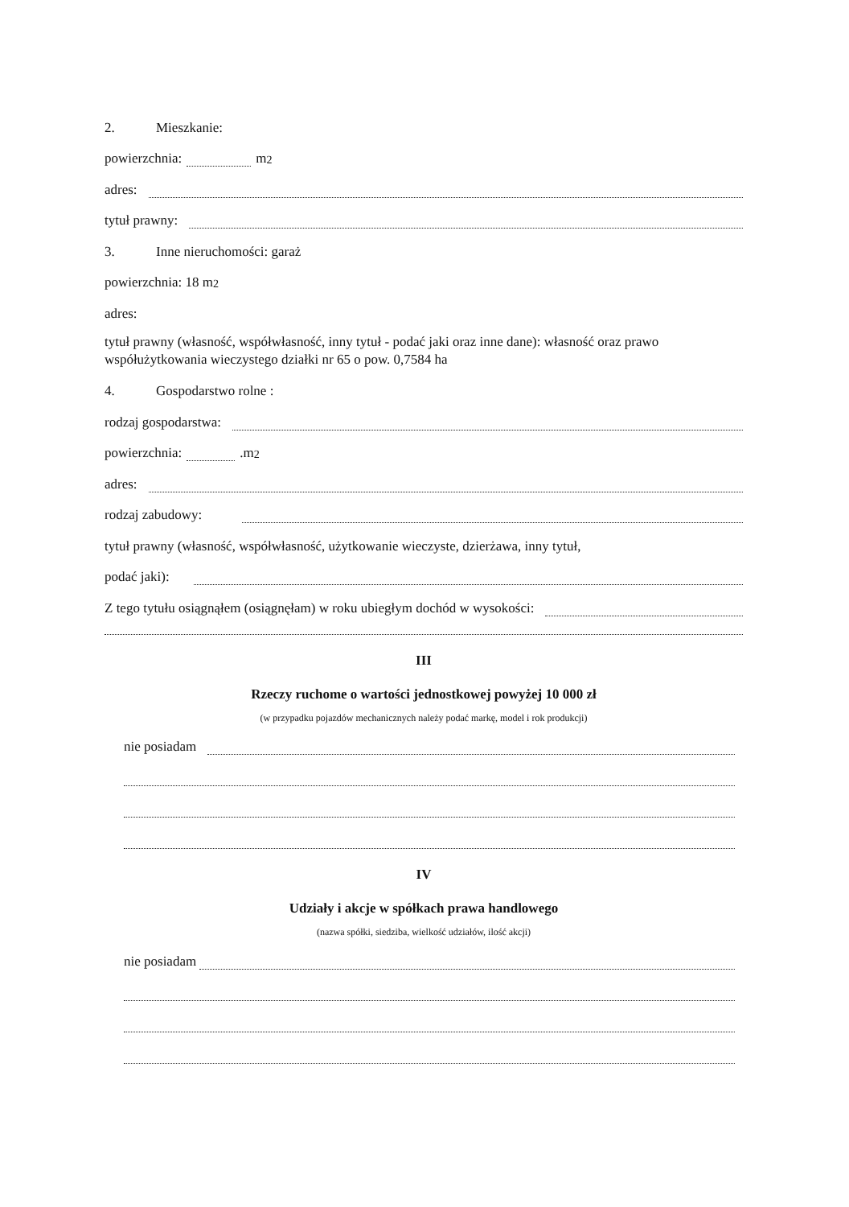2. Mieszkanie:
powierzchnia: m<sup>2</sup>
adres:
tytuł prawny:
3. Inne nieruchomości: garaż
powierzchnia: 18 m<sup>2</sup>
adres:
tytuł prawny (własność, współwłasność, inny tytuł - podać jaki oraz inne dane): własność oraz prawo współużytkowania wieczystego działki nr 65 o pow. 0,7584 ha
4. Gospodarstwo rolne :
rodzaj gospodarstwa:
powierzchnia: .m<sup>2</sup>
adres:
rodzaj zabudowy:
tytuł prawny (własność, współwłasność, użytkowanie wieczyste, dzierżawa, inny tytuł,
podać jaki):
Z tego tytułu osiągnąłem (osiągnęłam) w roku ubiegłym dochód w wysokości:
III
Rzeczy ruchome o wartości jednostkowej powyżej 10 000 zł
(w przypadku pojazdów mechanicznych należy podać markę, model i rok produkcji)
nie posiadam
IV
Udziały i akcje w spółkach prawa handlowego
(nazwa spółki, siedziba, wielkość udziałów, ilość akcji)
nie posiadam